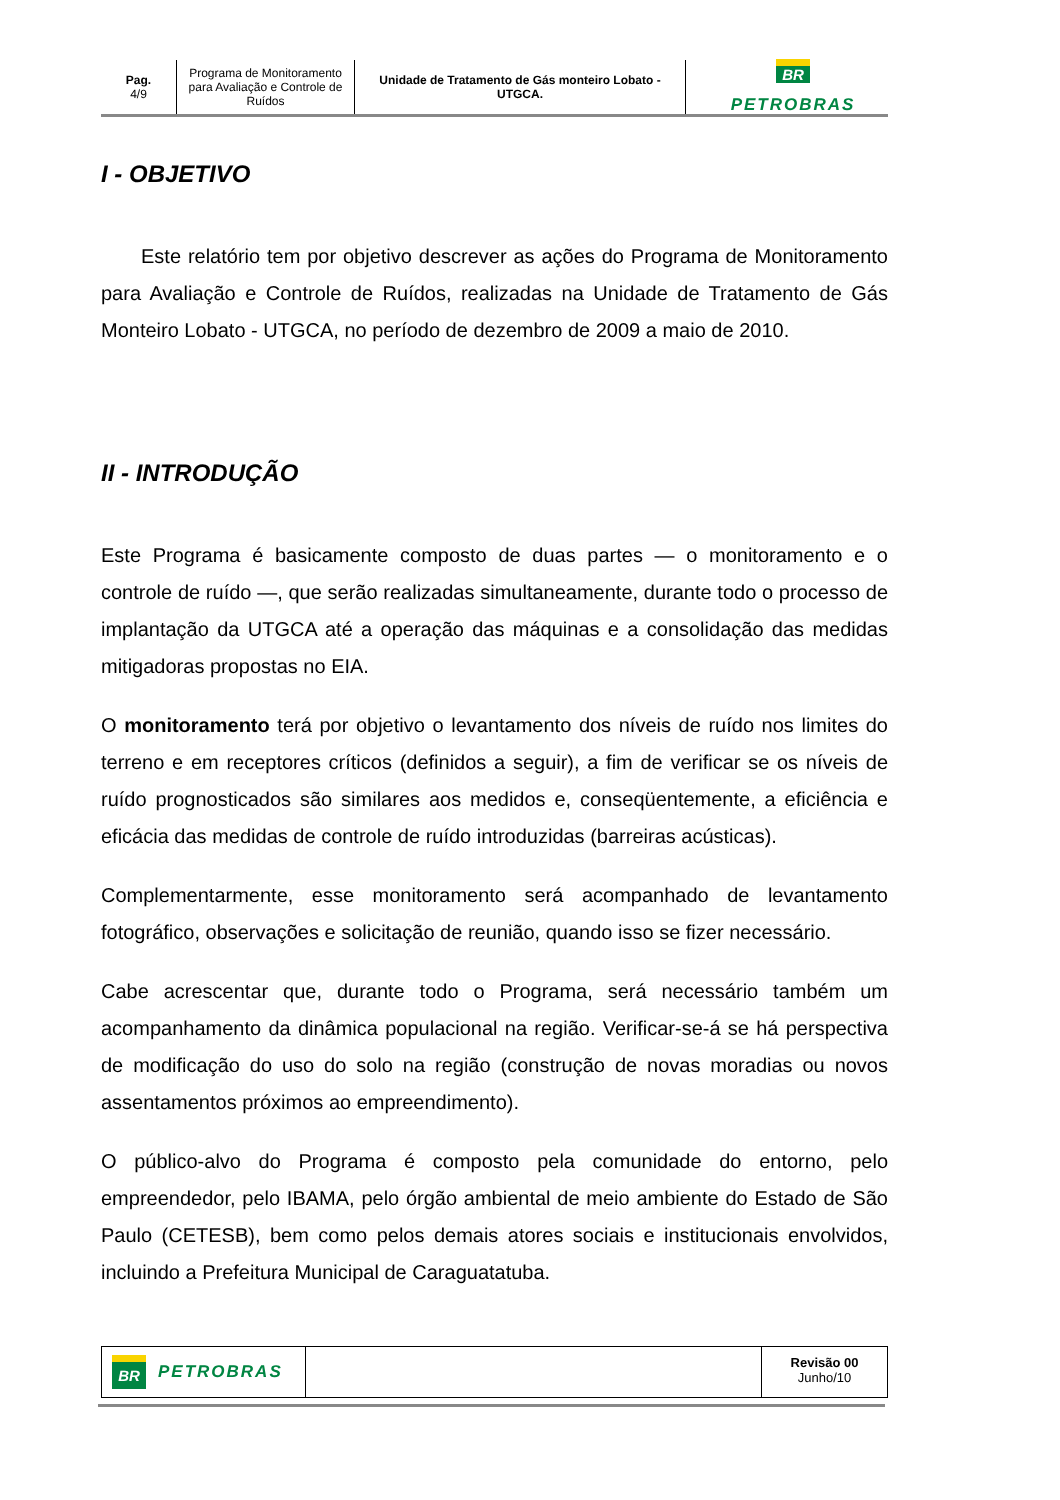Pag.
4/9
Programa de Monitoramento para Avaliação e Controle de Ruídos
Unidade de Tratamento de Gás monteiro Lobato - UTGCA.
BR
PETROBRAS
I - OBJETIVO
Este relatório tem por objetivo descrever as ações do Programa de Monitoramento para Avaliação e Controle de Ruídos, realizadas na Unidade de Tratamento de Gás Monteiro Lobato - UTGCA, no período de dezembro de 2009 a maio de 2010.
II - INTRODUÇÃO
Este Programa é basicamente composto de duas partes — o monitoramento e o controle de ruído —, que serão realizadas simultaneamente, durante todo o processo de implantação da UTGCA até a operação das máquinas e a consolidação das medidas mitigadoras propostas no EIA.
O monitoramento terá por objetivo o levantamento dos níveis de ruído nos limites do terreno e em receptores críticos (definidos a seguir), a fim de verificar se os níveis de ruído prognosticados são similares aos medidos e, conseqüentemente, a eficiência e eficácia das medidas de controle de ruído introduzidas (barreiras acústicas).
Complementarmente, esse monitoramento será acompanhado de levantamento fotográfico, observações e solicitação de reunião, quando isso se fizer necessário.
Cabe acrescentar que, durante todo o Programa, será necessário também um acompanhamento da dinâmica populacional na região. Verificar-se-á se há perspectiva de modificação do uso do solo na região (construção de novas moradias ou novos assentamentos próximos ao empreendimento).
O público-alvo do Programa é composto pela comunidade do entorno, pelo empreendedor, pelo IBAMA, pelo órgão ambiental de meio ambiente do Estado de São Paulo (CETESB), bem como pelos demais atores sociais e institucionais envolvidos, incluindo a Prefeitura Municipal de Caraguatatuba.
BR PETROBRAS
Revisão 00
Junho/10